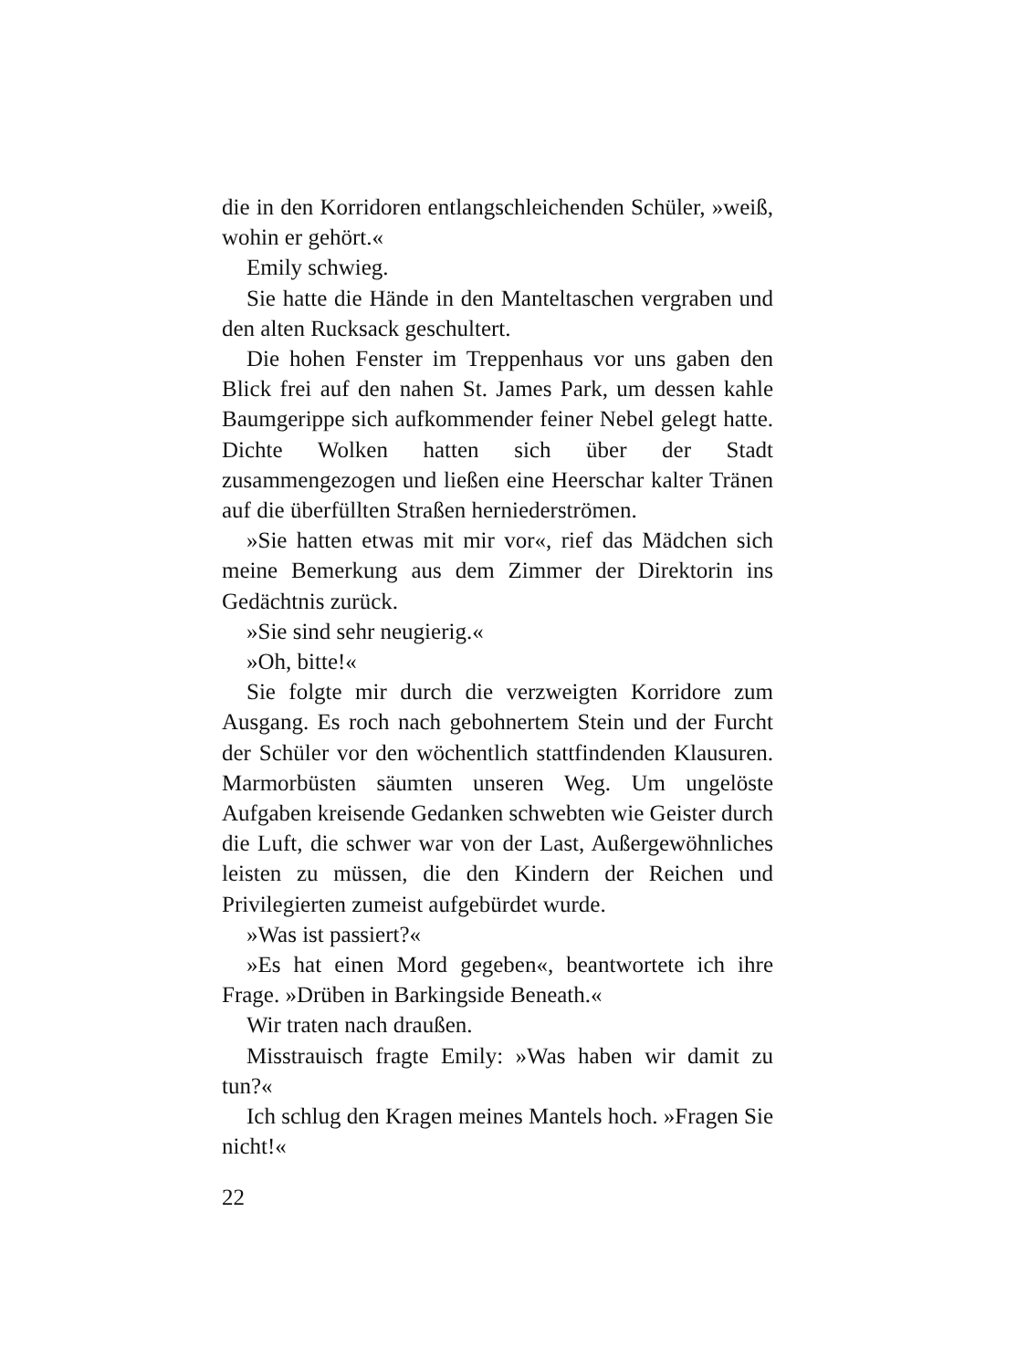die in den Korridoren entlangschleichenden Schüler, »weiß, wohin er gehört.«
Emily schwieg.
Sie hatte die Hände in den Manteltaschen vergraben und den alten Rucksack geschultert.
Die hohen Fenster im Treppenhaus vor uns gaben den Blick frei auf den nahen St. James Park, um dessen kahle Baumgerippe sich aufkommender feiner Nebel gelegt hatte. Dichte Wolken hatten sich über der Stadt zusammengezogen und ließen eine Heerschar kalter Tränen auf die überfüllten Straßen herniederströmen.
»Sie hatten etwas mit mir vor«, rief das Mädchen sich meine Bemerkung aus dem Zimmer der Direktorin ins Gedächtnis zurück.
»Sie sind sehr neugierig.«
»Oh, bitte!«
Sie folgte mir durch die verzweigten Korridore zum Ausgang. Es roch nach gebohnertem Stein und der Furcht der Schüler vor den wöchentlich stattfindenden Klausuren. Marmorbüsten säumten unseren Weg. Um ungelöste Aufgaben kreisende Gedanken schwebten wie Geister durch die Luft, die schwer war von der Last, Außergewöhnliches leisten zu müssen, die den Kindern der Reichen und Privilegierten zumeist aufgebürdet wurde.
»Was ist passiert?«
»Es hat einen Mord gegeben«, beantwortete ich ihre Frage. »Drüben in Barkingside Beneath.«
Wir traten nach draußen.
Misstrauisch fragte Emily: »Was haben wir damit zu tun?«
Ich schlug den Kragen meines Mantels hoch. »Fragen Sie nicht!«
22